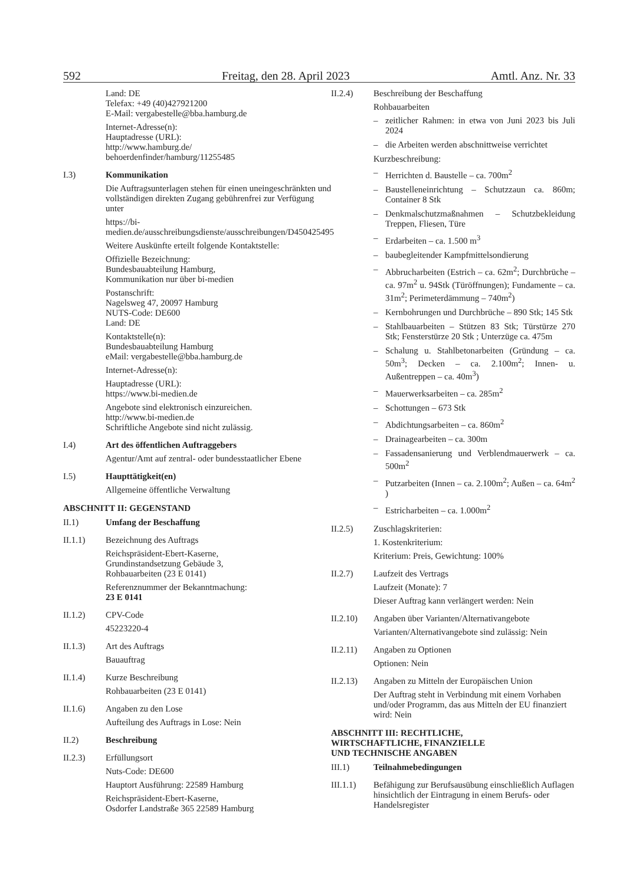592 Freitag, den 28. April 2023 Amtl. Anz. Nr. 33
Land: DE
Telefax: +49 (40)427921200
E-Mail: vergabestelle@bba.hamburg.de
Internet-Adresse(n):
Hauptadresse (URL):
http://www.hamburg.de/
behoerdenfinder/hamburg/11255485
I.3) Kommunikation
Die Auftragsunterlagen stehen für einen uneingeschränkten und vollständigen direkten Zugang gebührenfrei zur Verfügung unter
https://bi-medien.de/ausschreibungsdienste/ausschreibungen/D450425495
Weitere Auskünfte erteilt folgende Kontaktstelle:
Offizielle Bezeichnung:
Bundesbauabteilung Hamburg,
Kommunikation nur über bi-medien
Postanschrift:
Nagelsweg 47, 20097 Hamburg
NUTS-Code: DE600
Land: DE
Kontaktstelle(n):
Bundesbauabteilung Hamburg
eMail: vergabestelle@bba.hamburg.de
Internet-Adresse(n):
Hauptadresse (URL):
https://www.bi-medien.de
Angebote sind elektronisch einzureichen.
http://www.bi-medien.de
Schriftliche Angebote sind nicht zulässig.
I.4) Art des öffentlichen Auftraggebers
Agentur/Amt auf zentral- oder bundesstaatlicher Ebene
I.5) Haupttätigkeit(en)
Allgemeine öffentliche Verwaltung
ABSCHNITT II: GEGENSTAND
II.1) Umfang der Beschaffung
II.1.1) Bezeichnung des Auftrags
Reichspräsident-Ebert-Kaserne,
Grundinstandsetzung Gebäude 3,
Rohbauarbeiten (23 E 0141)
Referenznummer der Bekanntmachung:
23 E 0141
II.1.2) CPV-Code
45223220-4
II.1.3) Art des Auftrags
Bauauftrag
II.1.4) Kurze Beschreibung
Rohbauarbeiten (23 E 0141)
II.1.6) Angaben zu den Lose
Aufteilung des Auftrags in Lose: Nein
II.2) Beschreibung
II.2.3) Erfüllungsort
Nuts-Code: DE600
Hauptort Ausführung: 22589 Hamburg
Reichspräsident-Ebert-Kaserne,
Osdorfer Landstraße 365 22589 Hamburg
II.2.4) Beschreibung der Beschaffung
Rohbauarbeiten
– zeitlicher Rahmen: in etwa von Juni 2023 bis Juli 2024
– die Arbeiten werden abschnittweise verrichtet
Kurzbeschreibung:
– Herrichten d. Baustelle – ca. 700m<sup>2</sup>
– Baustelleneinrichtung – Schutzzaun ca. 860m; Container 8 Stk
– Denkmalschutzmaßnahmen – Schutzbekleidung Treppen, Fliesen, Türe
– Erdarbeiten – ca. 1.500 m<sup>3</sup>
– baubegleitender Kampfmittelsondierung
– Abbrucharbeiten (Estrich – ca. 62m<sup>2</sup>; Durchbrüche – ca. 97m<sup>2</sup> u. 94Stk (Türöffnungen); Fundamente – ca. 31m<sup>2</sup>; Perimeterdämmung – 740m<sup>2</sup>)
– Kernbohrungen und Durchbrüche – 890 Stk; 145 Stk
– Stahlbauarbeiten – Stützen 83 Stk; Türstürze 270 Stk; Fensterstürze 20 Stk ; Unterzüge ca. 475m
– Schalung u. Stahlbetonarbeiten (Gründung – ca. 50m<sup>3</sup>; Decken – ca. 2.100m<sup>2</sup>; Innen- u. Außentreppen – ca. 40m<sup>3</sup>)
– Mauerwerksarbeiten – ca. 285m<sup>2</sup>
– Schottungen – 673 Stk
– Abdichtungsarbeiten – ca. 860m<sup>2</sup>
– Drainagearbeiten – ca. 300m
– Fassadensanierung und Verblendmauerwerk – ca. 500m<sup>2</sup>
– Putzarbeiten (Innen – ca. 2.100m<sup>2</sup>; Außen – ca. 64m<sup>2</sup> )
– Estricharbeiten – ca. 1.000m<sup>2</sup>
II.2.5) Zuschlagskriterien:
1. Kostenkriterium:
Kriterium: Preis, Gewichtung: 100%
II.2.7) Laufzeit des Vertrags
Laufzeit (Monate): 7
Dieser Auftrag kann verlängert werden: Nein
II.2.10) Angaben über Varianten/Alternativangebote
Varianten/Alternativangebote sind zulässig: Nein
II.2.11) Angaben zu Optionen
Optionen: Nein
II.2.13) Angaben zu Mitteln der Europäischen Union
Der Auftrag steht in Verbindung mit einem Vorhaben und/oder Programm, das aus Mitteln der EU finanziert wird: Nein
ABSCHNITT III: RECHTLICHE,
WIRTSCHAFTLICHE, FINANZIELLE
UND TECHNISCHE ANGABEN
III.1) Teilnahmebedingungen
III.1.1) Befähigung zur Berufsausübung einschließlich Auflagen hinsichtlich der Eintragung in einem Berufs- oder Handelsregister